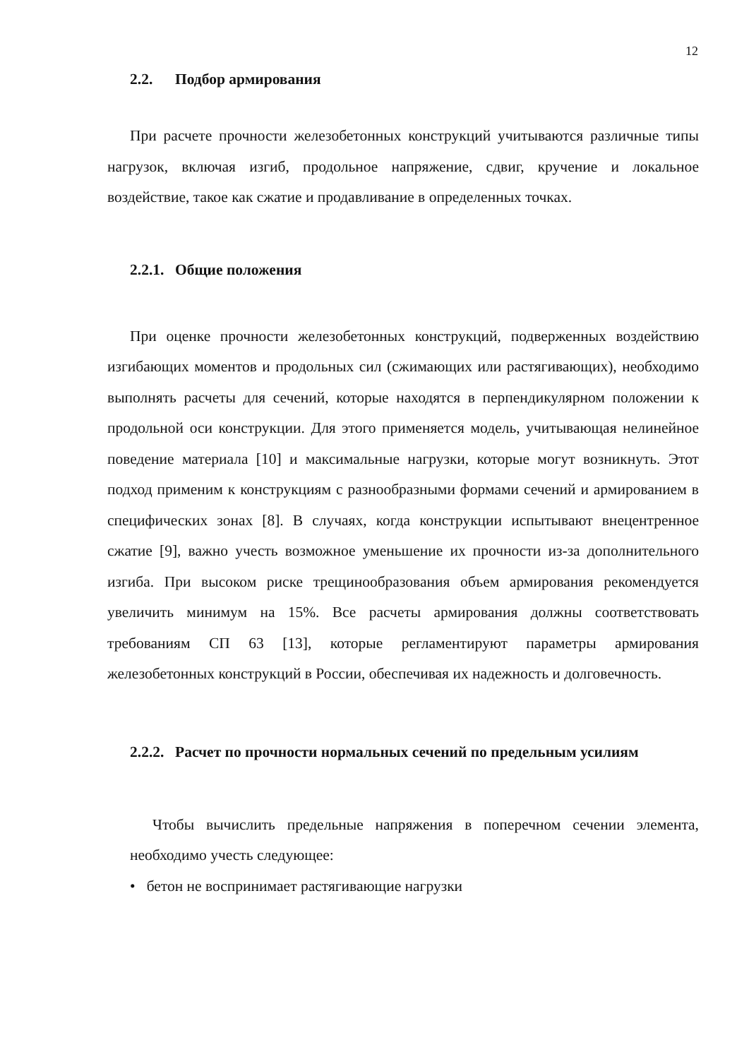12
2.2. Подбор армирования
При расчете прочности железобетонных конструкций учитываются различные типы нагрузок, включая изгиб, продольное напряжение, сдвиг, кручение и локальное воздействие, такое как сжатие и продавливание в определенных точках.
2.2.1. Общие положения
При оценке прочности железобетонных конструкций, подверженных воздействию изгибающих моментов и продольных сил (сжимающих или растягивающих), необходимо выполнять расчеты для сечений, которые находятся в перпендикулярном положении к продольной оси конструкции. Для этого применяется модель, учитывающая нелинейное поведение материала [10] и максимальные нагрузки, которые могут возникнуть. Этот подход применим к конструкциям с разнообразными формами сечений и армированием в специфических зонах [8]. В случаях, когда конструкции испытывают внецентренное сжатие [9], важно учесть возможное уменьшение их прочности из-за дополнительного изгиба. При высоком риске трещинообразования объем армирования рекомендуется увеличить минимум на 15%. Все расчеты армирования должны соответствовать требованиям СП 63 [13], которые регламентируют параметры армирования железобетонных конструкций в России, обеспечивая их надежность и долговечность.
2.2.2. Расчет по прочности нормальных сечений по предельным усилиям
Чтобы вычислить предельные напряжения в поперечном сечении элемента, необходимо учесть следующее:
• бетон не воспринимает растягивающие нагрузки